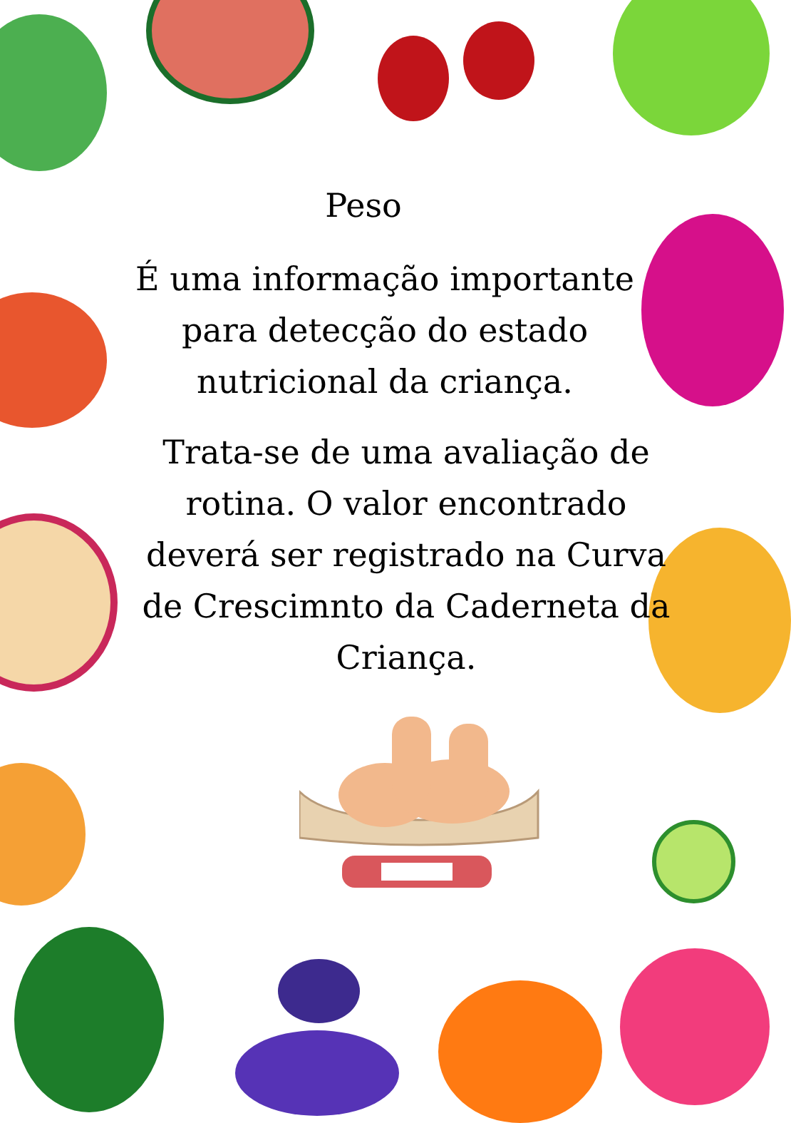Peso
É uma informação importante para detecção do estado nutricional da criança.
Trata-se de uma avaliação de rotina. O valor encontrado deverá ser registrado na Curva de Crescimnto da Caderneta da Criança.